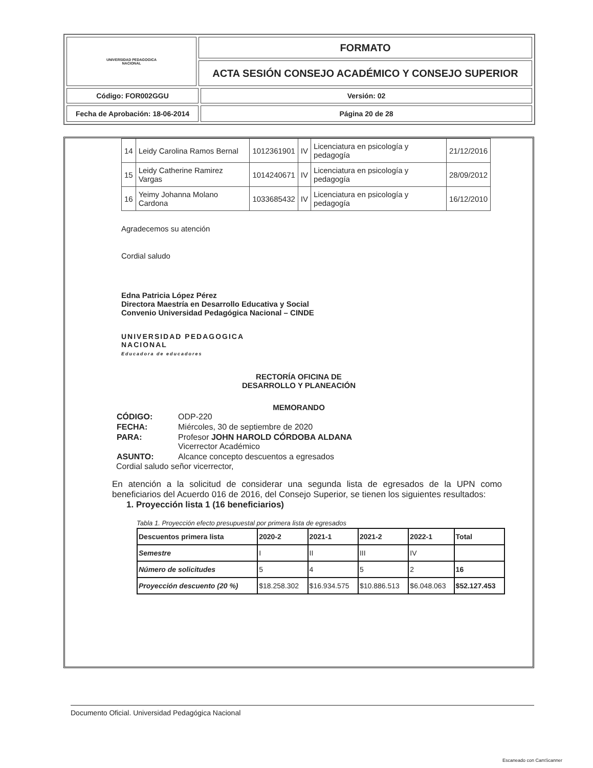| UNIVERSIDAD PEDAGOGICA NACIONAL | FORMATO | |
| | ACTA SESIÓN CONSEJO ACADÉMICO Y CONSEJO SUPERIOR | |
| Código: FOR002GGU | | Versión: 02 |
| Fecha de Aprobación: 18-06-2014 | | Página 20 de 28 |
| 14 | Leidy Carolina Ramos Bernal | 1012361901 | IV | Licenciatura en psicología y pedagogía | 21/12/2016 |
| 15 | Leidy Catherine Ramirez Vargas | 1014240671 | IV | Licenciatura en psicología y pedagogía | 28/09/2012 |
| 16 | Yeimy Johanna Molano Cardona | 1033685432 | IV | Licenciatura en psicología y pedagogía | 16/12/2010 |
Agradecemos su atención
Cordial saludo
Edna Patricia López Pérez
Directora Maestría en Desarrollo Educativa y Social
Convenio Universidad Pedagógica Nacional – CINDE
UNIVERSIDAD PEDAGOGICA
NACIONAL
Educadora de educadores
RECTORÍA OFICINA DE
DESARROLLO Y PLANEACIÓN
MEMORANDO
| CÓDIGO: | ODP-220 |
| FECHA: | Miércoles, 30 de septiembre de 2020 |
| PARA: | Profesor JOHN HAROLD CÓRDOBA ALDANA Vicerrector Académico |
| ASUNTO: | Alcance concepto descuentos a egresados |
Cordial saludo señor vicerrector,
En atención a la solicitud de considerar una segunda lista de egresados de la UPN como beneficiarios del Acuerdo 016 de 2016, del Consejo Superior, se tienen los siguientes resultados:
1. Proyección lista 1 (16 beneficiarios)
Tabla 1. Proyección efecto presupuestal por primera lista de egresados
| Descuentos primera lista | 2020-2 | 2021-1 | 2021-2 | 2022-1 | Total |
| --- | --- | --- | --- | --- | --- |
| Semestre | I | II | III | IV | |
| Número de solicitudes | 5 | 4 | 5 | 2 | 16 |
| Proyección descuento (20 %) | $18.258.302 | $16.934.575 | $10.886.513 | $6.048.063 | $52.127.453 |
Documento Oficial. Universidad Pedagógica Nacional
Escaneado con CamScanner